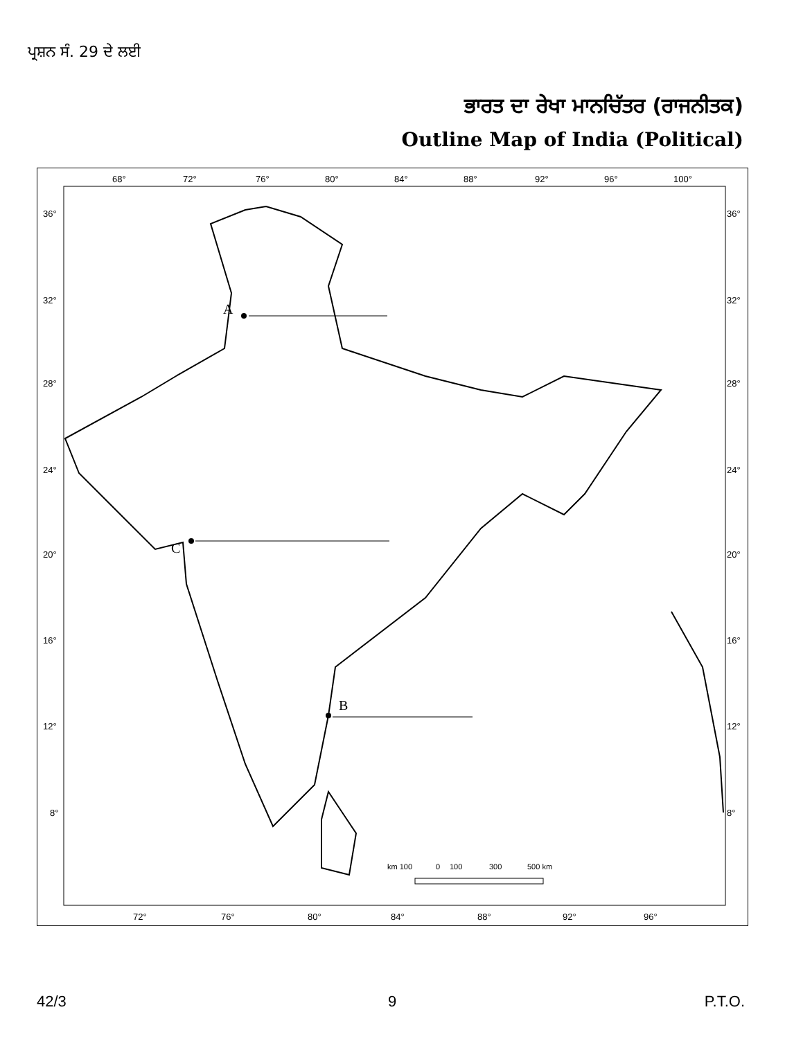ਪ੍ਰਸ਼ਨ ਸੰ. 29 ਦੇ ਲਈ
ਭਾਰਤ ਦਾ ਰੇਖਾ ਮਾਨਚਿੱਤਰ (ਰਾਜਨੀਤਕ)
Outline Map of India (Political)
68°
72°
76°
80°
84°
88°
92°
96°
100°
36°
32°
28°
24°
20°
16°
12°
8°
36°
32°
28°
24°
20°
16°
12°
8°
72°
76°
80°
84°
88°
92°
96°
A
C
B
km 100
0
100
300
500 km
42/3 9 P.T.O.